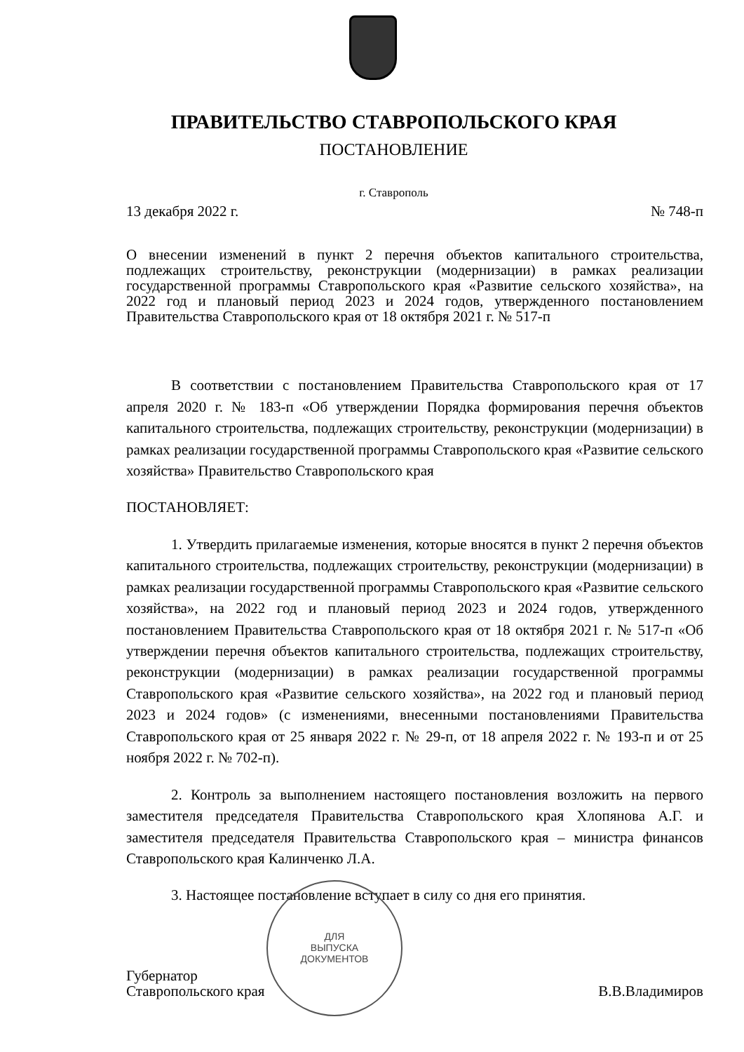ПРАВИТЕЛЬСТВО СТАВРОПОЛЬСКОГО КРАЯ
ПОСТАНОВЛЕНИЕ
г. Ставрополь
13 декабря 2022 г. № 748-п
О внесении изменений в пункт 2 перечня объектов капитального строительства, подлежащих строительству, реконструкции (модернизации) в рамках реализации государственной программы Ставропольского края «Развитие сельского хозяйства», на 2022 год и плановый период 2023 и 2024 годов, утвержденного постановлением Правительства Ставропольского края от 18 октября 2021 г. № 517-п
В соответствии с постановлением Правительства Ставропольского края от 17 апреля 2020 г. № 183-п «Об утверждении Порядка формирования перечня объектов капитального строительства, подлежащих строительству, реконструкции (модернизации) в рамках реализации государственной программы Ставропольского края «Развитие сельского хозяйства» Правительство Ставропольского края
ПОСТАНОВЛЯЕТ:
1. Утвердить прилагаемые изменения, которые вносятся в пункт 2 перечня объектов капитального строительства, подлежащих строительству, реконструкции (модернизации) в рамках реализации государственной программы Ставропольского края «Развитие сельского хозяйства», на 2022 год и плановый период 2023 и 2024 годов, утвержденного постановлением Правительства Ставропольского края от 18 октября 2021 г. № 517-п «Об утверждении перечня объектов капитального строительства, подлежащих строительству, реконструкции (модернизации) в рамках реализации государственной программы Ставропольского края «Развитие сельского хозяйства», на 2022 год и плановый период 2023 и 2024 годов» (с изменениями, внесенными постановлениями Правительства Ставропольского края от 25 января 2022 г. № 29-п, от 18 апреля 2022 г. № 193-п и от 25 ноября 2022 г. № 702-п).
2. Контроль за выполнением настоящего постановления возложить на первого заместителя председателя Правительства Ставропольского края Хлопянова А.Г. и заместителя председателя Правительства Ставропольского края – министра финансов Ставропольского края Калинченко Л.А.
3. Настоящее постановление вступает в силу со дня его принятия.
Губернатор
Ставропольского края В.В.Владимиров
ДЛЯ
ВЫПУСКА
ДОКУМЕНТОВ